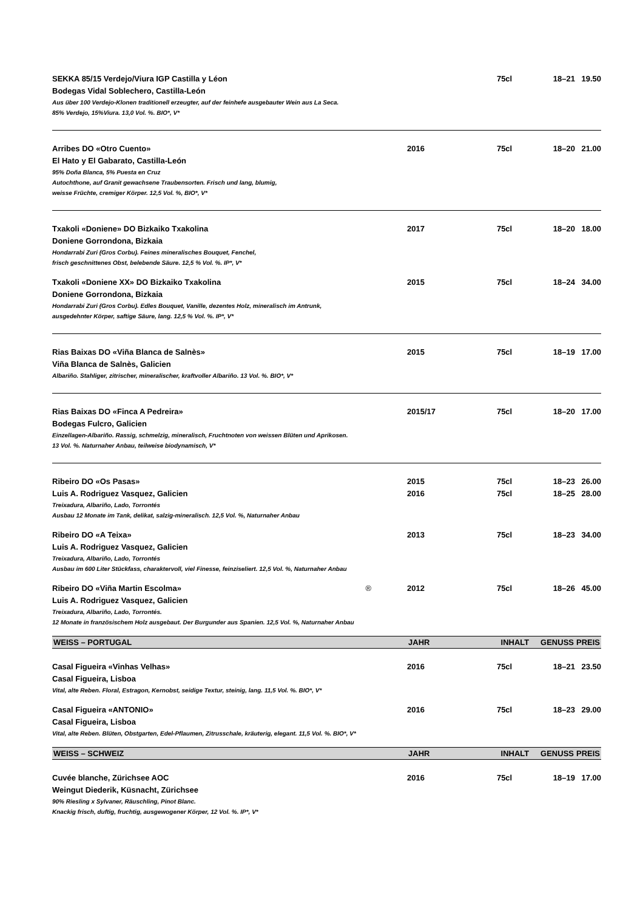| SEKKA 85/15 Verdejo/Viura IGP Castilla y Léon Bodegas Vidal Soblechero, Castilla-León Aus über 100 Verdejo-Klonen traditionell erzeugter, auf der feinhefe ausgebauter Wein aus La Seca. 85% Verdejo, 15%Viura. 13,0 Vol. %. BIO*, V* | | 75cl | 18–21 | 19.50 |
| Arribes DO «Otro Cuento» El Hato y El Gabarato, Castilla-León 95% Doña Blanca, 5% Puesta en Cruz Autochthone, auf Granit gewachsene Traubensorten. Frisch und lang, blumig, weisse Früchte, cremiger Körper. 12,5 Vol. %, BIO*, V* | 2016 | 75cl | 18–20 | 21.00 |
| Txakoli «Doniene» DO Bizkaiko Txakolina Doniene Gorrondona, Bizkaia Hondarrabi Zuri (Gros Corbu). Feines mineralisches Bouquet, Fenchel, frisch geschnittenes Obst, belebende Säure. 12,5 % Vol. %. IP*, V* | 2017 | 75cl | 18–20 | 18.00 |
| Txakoli «Doniene XX» DO Bizkaiko Txakolina Doniene Gorrondona, Bizkaia Hondarrabi Zuri (Gros Corbu). Edles Bouquet, Vanille, dezentes Holz, mineralisch im Antrunk, ausgedehnter Körper, saftige Säure, lang. 12,5 % Vol. %. IP*, V* | 2015 | 75cl | 18–24 | 34.00 |
| Rias Baixas DO «Viña Blanca de Salnès» Viña Blanca de Salnès, Galicien Albariño. Stahliger, zitrischer, mineralischer, kraftvoller Albariño. 13 Vol. %. BIO*, V* | 2015 | 75cl | 18–19 | 17.00 |
| Rias Baixas DO «Finca A Pedreira» Bodegas Fulcro, Galicien Einzellagen-Albariño. Rassig, schmelzig, mineralisch, Fruchtnoten von weissen Blüten und Aprikosen. 13 Vol. %. Naturnaher Anbau, teilweise biodynamisch, V* | 2015/17 | 75cl | 18–20 | 17.00 |
| Ribeiro DO «Os Pasas» Luis A. Rodriguez Vasquez, Galicien Treixadura, Albariño, Lado, Torrontés Ausbau 12 Monate im Tank, delikat, salzig-mineralisch. 12,5 Vol. %, Naturnaher Anbau | 2015 2016 | 75cl 75cl | 18–23 18–25 | 26.00 28.00 |
| Ribeiro DO «A Teixa» Luis A. Rodriguez Vasquez, Galicien Treixadura, Albariño, Lado, Torrontés Ausbau im 600 Liter Stückfass, charaktervoll, viel Finesse, feinziseliert. 12,5 Vol. %, Naturnaher Anbau | 2013 | 75cl | 18–23 | 34.00 |
| Ribeiro DO «Viña Martin Escolma» ® Luis A. Rodriguez Vasquez, Galicien Treixadura, Albariño, Lado, Torrontés. 12 Monate in französischem Holz ausgebaut. Der Burgunder aus Spanien. 12,5 Vol. %, Naturnaher Anbau | 2012 | 75cl | 18–26 | 45.00 |
| WEISS – PORTUGAL | JAHR | INHALT | GENUSS | PREIS |
| Casal Figueira «Vinhas Velhas» Casal Figueira, Lisboa Vital, alte Reben. Floral, Estragon, Kernobst, seidige Textur, steinig, lang. 11,5 Vol. %. BIO*, V* | 2016 | 75cl | 18–21 | 23.50 |
| Casal Figueira «ANTONIO» Casal Figueira, Lisboa Vital, alte Reben. Blüten, Obstgarten, Edel-Pflaumen, Zitrusschale, kräuterig, elegant. 11,5 Vol. %. BIO*, V* | 2016 | 75cl | 18–23 | 29.00 |
| WEISS – SCHWEIZ | JAHR | INHALT | GENUSS | PREIS |
| Cuvée blanche, Zürichsee AOC Weingut Diederik, Küsnacht, Zürichsee 90% Riesling x Sylvaner, Räuschling, Pinot Blanc. Knackig frisch, duftig, fruchtig, ausgewogener Körper, 12 Vol. %. IP*, V* | 2016 | 75cl | 18–19 | 17.00 |